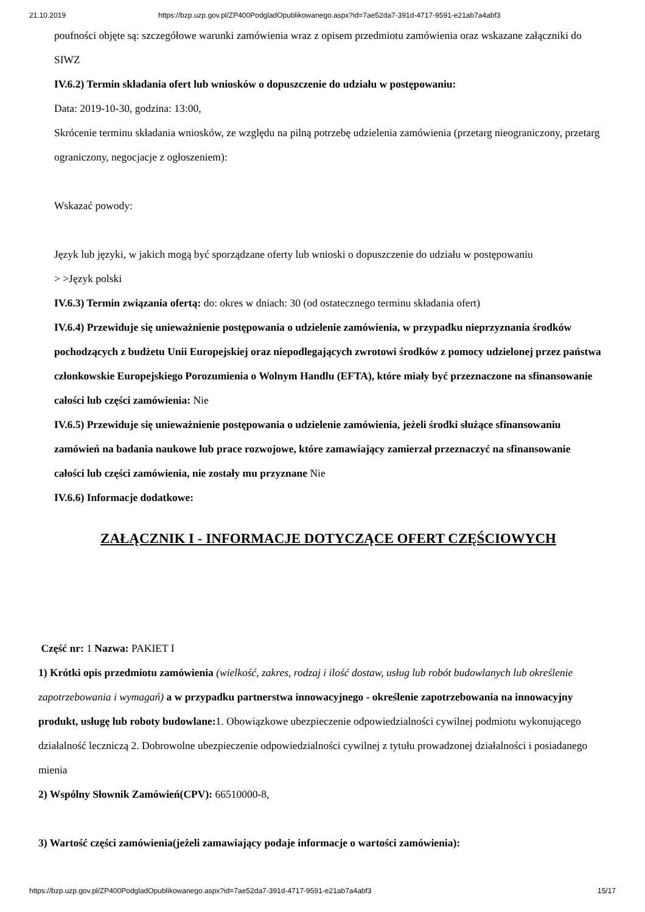21.10.2019 https://bzp.uzp.gov.pl/ZP400PodgladOpublikowanego.aspx?id=7ae52da7-391d-4717-9591-e21ab7a4abf3
poufności objęte są: szczegółowe warunki zamówienia wraz z opisem przedmiotu zamówienia oraz wskazane załączniki do SIWZ
IV.6.2) Termin składania ofert lub wniosków o dopuszczenie do udziału w postępowaniu:
Data: 2019-10-30, godzina: 13:00,
Skrócenie terminu składania wniosków, ze względu na pilną potrzebę udzielenia zamówienia (przetarg nieograniczony, przetarg ograniczony, negocjacje z ogłoszeniem):
Wskazać powody:
Język lub języki, w jakich mogą być sporządzane oferty lub wnioski o dopuszczenie do udziału w postępowaniu
> >Język polski
IV.6.3) Termin związania ofertą: do: okres w dniach: 30 (od ostatecznego terminu składania ofert)
IV.6.4) Przewiduje się unieważnienie postępowania o udzielenie zamówienia, w przypadku nieprzyznania środków pochodzących z budżetu Unii Europejskiej oraz niepodlegających zwrotowi środków z pomocy udzielonej przez państwa członkowskie Europejskiego Porozumienia o Wolnym Handlu (EFTA), które miały być przeznaczone na sfinansowanie całości lub części zamówienia: Nie
IV.6.5) Przewiduje się unieważnienie postępowania o udzielenie zamówienia, jeżeli środki służące sfinansowaniu zamówień na badania naukowe lub prace rozwojowe, które zamawiający zamierzał przeznaczyć na sfinansowanie całości lub części zamówienia, nie zostały mu przyznane Nie
IV.6.6) Informacje dodatkowe:
ZAŁĄCZNIK I - INFORMACJE DOTYCZĄCE OFERT CZĘŚCIOWYCH
Część nr: 1 Nazwa: PAKIET I
1) Krótki opis przedmiotu zamówienia (wielkość, zakres, rodzaj i ilość dostaw, usług lub robót budowlanych lub określenie zapotrzebowania i wymagań) a w przypadku partnerstwa innowacyjnego - określenie zapotrzebowania na innowacyjny produkt, usługę lub roboty budowlane: 1. Obowiązkowe ubezpieczenie odpowiedzialności cywilnej podmiotu wykonującego działalność leczniczą 2. Dobrowolne ubezpieczenie odpowiedzialności cywilnej z tytułu prowadzonej działalności i posiadanego mienia
2) Wspólny Słownik Zamówień(CPV): 66510000-8,
3) Wartość części zamówienia(jeżeli zamawiający podaje informacje o wartości zamówienia):
https://bzp.uzp.gov.pl/ZP400PodgladOpublikowanego.aspx?id=7ae52da7-391d-4717-9591-e21ab7a4abf3 15/17